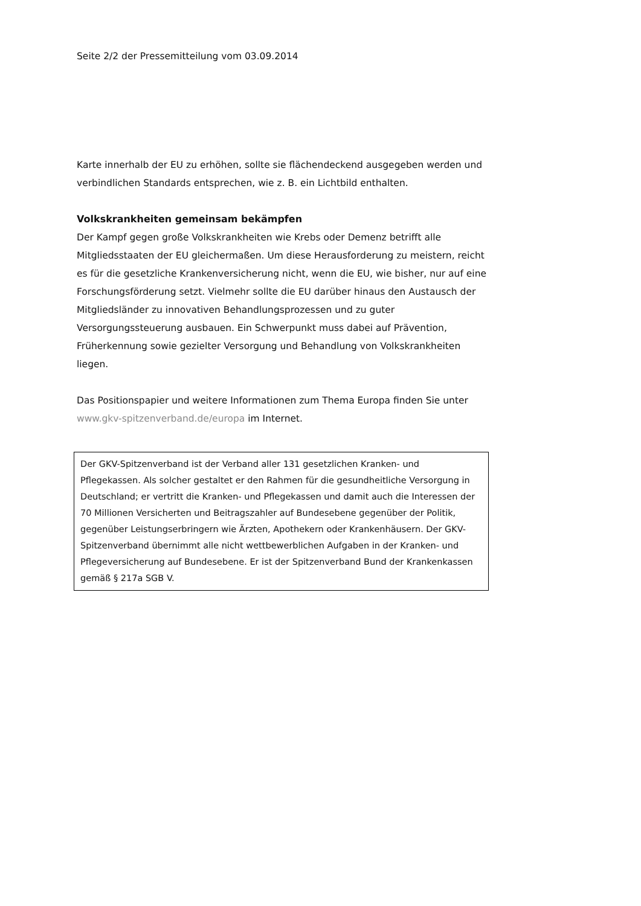Seite 2/2 der Pressemitteilung vom 03.09.2014
Karte innerhalb der EU zu erhöhen, sollte sie flächendeckend ausgegeben werden und verbindlichen Standards entsprechen, wie z. B. ein Lichtbild enthalten.
Volkskrankheiten gemeinsam bekämpfen
Der Kampf gegen große Volkskrankheiten wie Krebs oder Demenz betrifft alle Mitgliedsstaaten der EU gleichermaßen. Um diese Herausforderung zu meistern, reicht es für die gesetzliche Krankenversicherung nicht, wenn die EU, wie bisher, nur auf eine Forschungsförderung setzt. Vielmehr sollte die EU darüber hinaus den Austausch der Mitgliedsländer zu innovativen Behandlungsprozessen und zu guter Versorgungssteuerung ausbauen. Ein Schwerpunkt muss dabei auf Prävention, Früherkennung sowie gezielter Versorgung und Behandlung von Volkskrankheiten liegen.
Das Positionspapier und weitere Informationen zum Thema Europa finden Sie unter www.gkv-spitzenverband.de/europa im Internet.
Der GKV-Spitzenverband ist der Verband aller 131 gesetzlichen Kranken- und Pflegekassen. Als solcher gestaltet er den Rahmen für die gesundheitliche Versorgung in Deutschland; er vertritt die Kranken- und Pflegekassen und damit auch die Interessen der 70 Millionen Versicherten und Beitragszahler auf Bundesebene gegenüber der Politik, gegenüber Leistungserbringern wie Ärzten, Apothekern oder Krankenhäusern. Der GKV-Spitzenverband übernimmt alle nicht wettbewerblichen Aufgaben in der Kranken- und Pflegeversicherung auf Bundesebene. Er ist der Spitzenverband Bund der Krankenkassen gemäß § 217a SGB V.